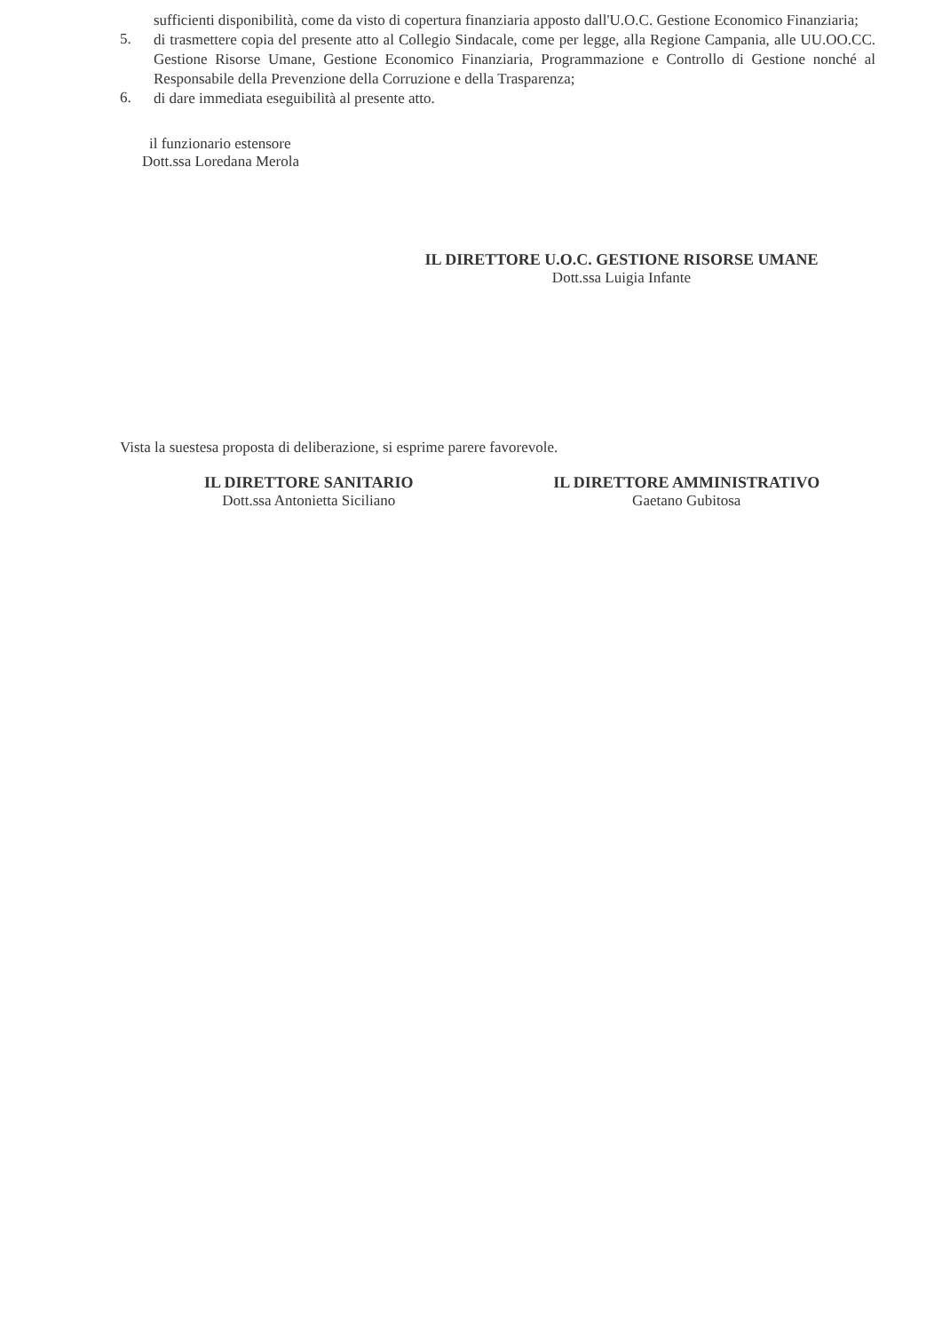sufficienti disponibilità, come da visto di copertura finanziaria apposto dall'U.O.C. Gestione Economico Finanziaria;
5.
di trasmettere copia del presente atto al Collegio Sindacale, come per legge, alla Regione Campania, alle UU.OO.CC. Gestione Risorse Umane, Gestione Economico Finanziaria, Programmazione e Controllo di Gestione nonché al Responsabile della Prevenzione della Corruzione e della Trasparenza;
6.
di dare immediata eseguibilità al presente atto.
il funzionario estensore
Dott.ssa Loredana Merola
IL DIRETTORE U.O.C. GESTIONE RISORSE UMANE
Dott.ssa Luigia Infante
Vista la suestesa proposta di deliberazione, si esprime parere favorevole.
IL DIRETTORE SANITARIO
Dott.ssa Antonietta Siciliano
IL DIRETTORE AMMINISTRATIVO
Gaetano Gubitosa